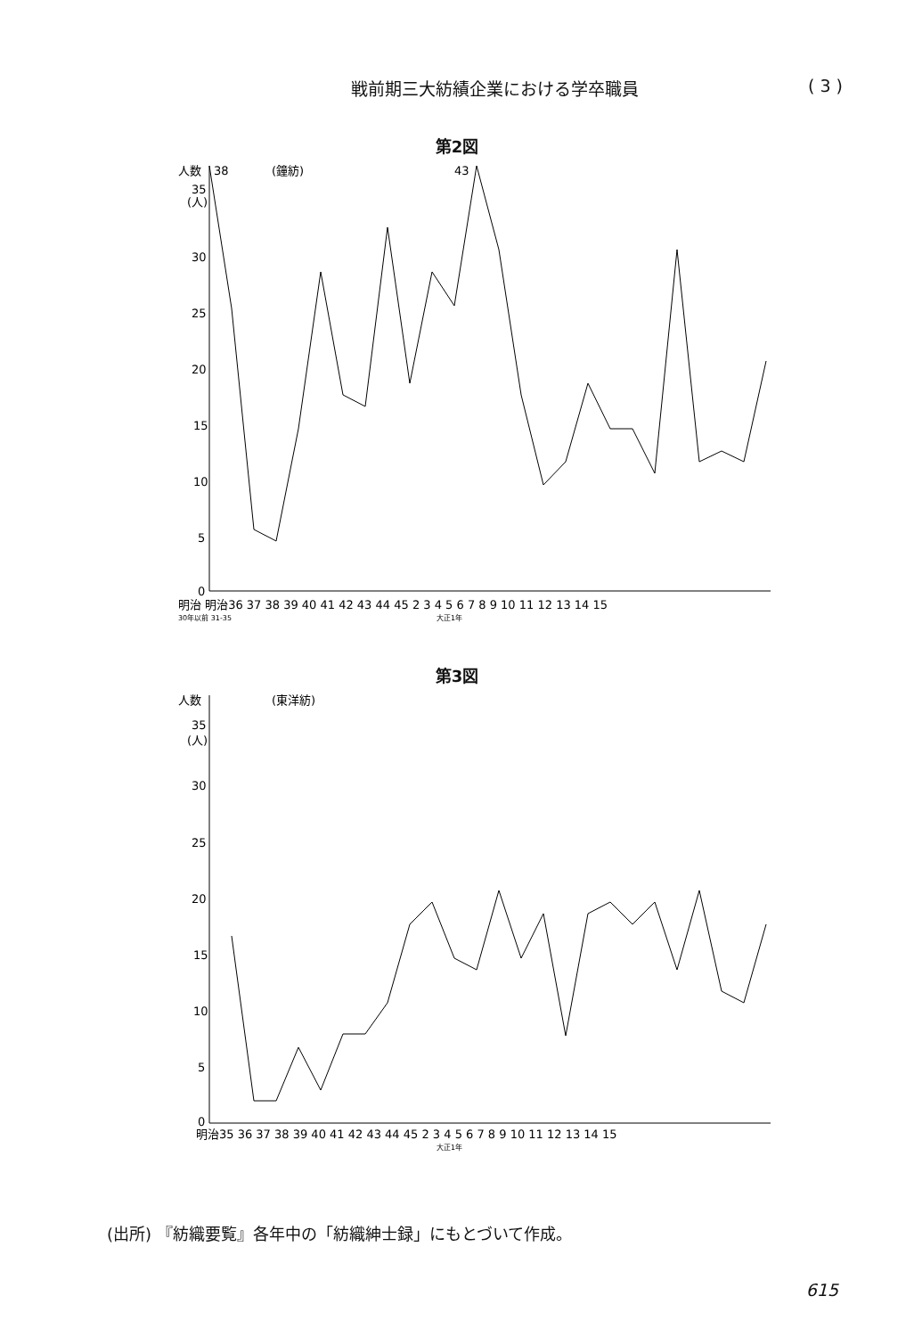戦前期三大紡績企業における学卒職員 ( 3 )
第2図
人数
38
(鐘紡)
43
(人)
35
30
25
20
15
10
5
0
明治 明治36 37 38 39 40 41 42 43 44 45 2 3 4 5 6 7 8 9 10 11 12 13 14 15
30年以前 31-35
大正1年
第3図
人数
(東洋紡)
(人)
35
30
25
20
15
10
5
0
明治35 36 37 38 39 40 41 42 43 44 45 2 3 4 5 6 7 8 9 10 11 12 13 14 15
大正1年
(出所) 『紡織要覧』各年中の「紡織紳士録」にもとづいて作成。
615